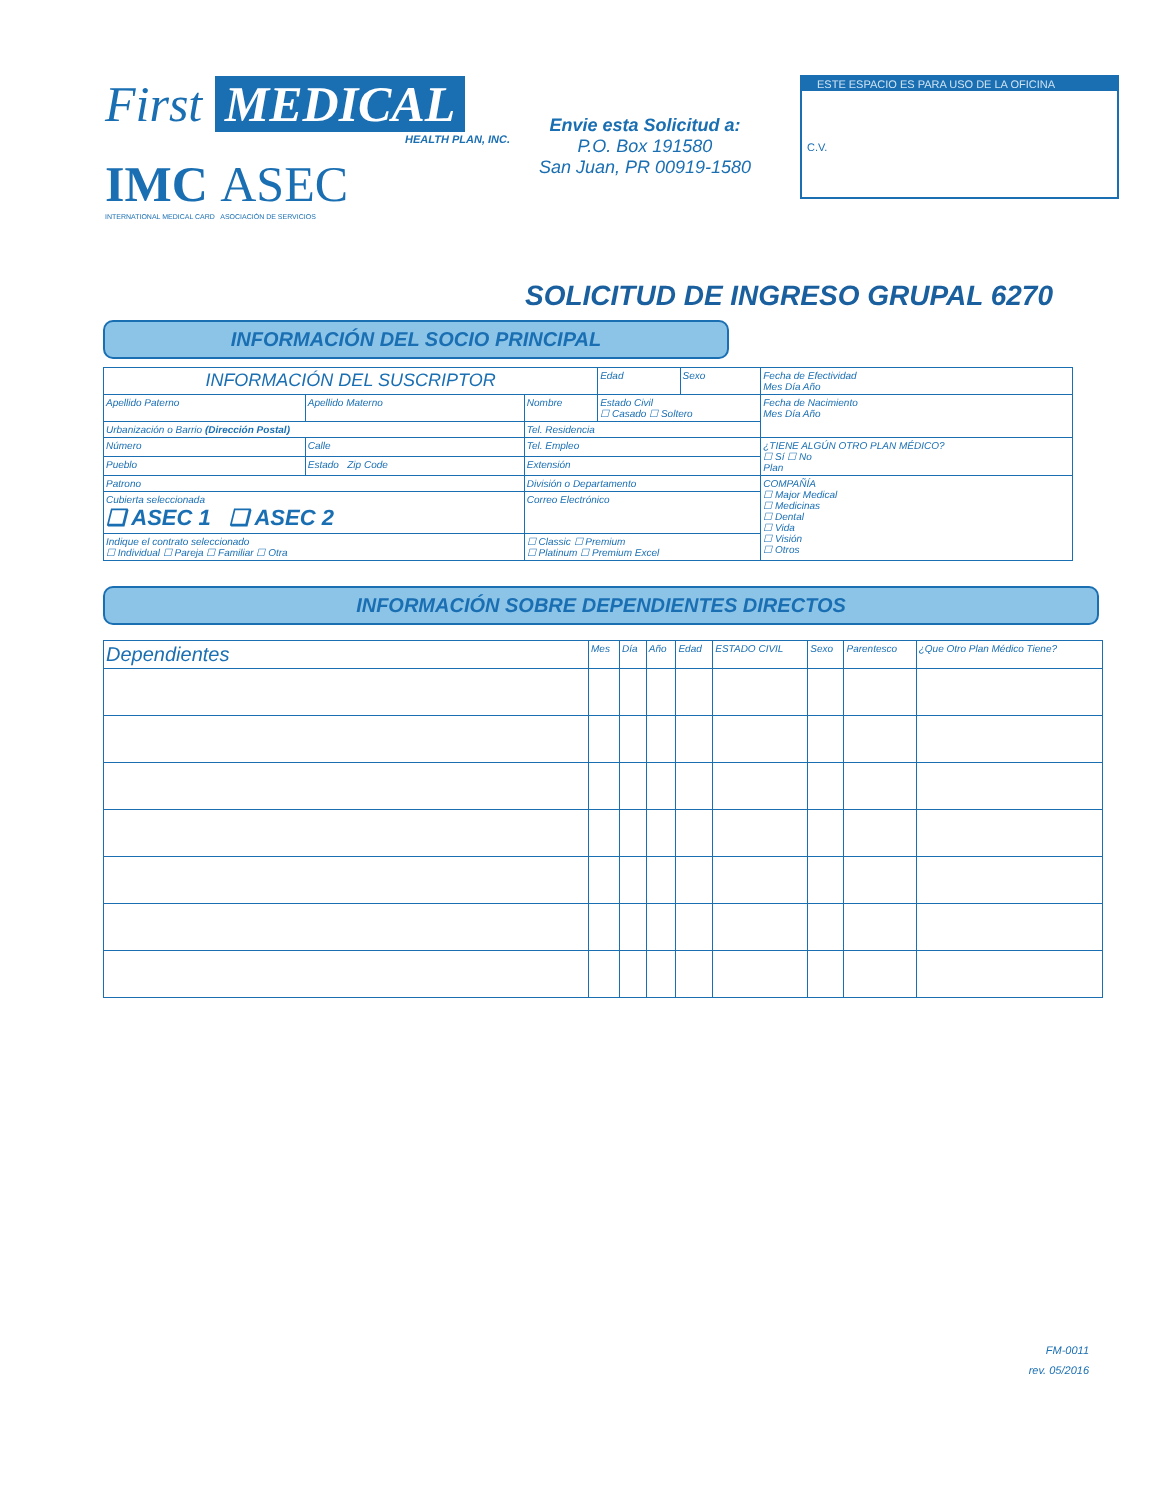First MEDICAL
HEALTH PLAN, INC.
IMC ASEC
INTERNATIONAL MEDICAL CARD ASOCIACIÓN DE SERVICIOS
Envie esta Solicitud a:
P.O. Box 191580
San Juan, PR 00919-1580
ESTE ESPACIO ES PARA USO DE LA OFICINA
C.V.
SOLICITUD DE INGRESO GRUPAL 6270
INFORMACIÓN DEL SOCIO PRINCIPAL
| INFORMACIÓN DEL SUSCRIPTOR | | | Edad | Sexo | Fecha de Efectividad Mes Día Año |
| Apellido Paterno | Apellido Materno | Nombre | Estado Civil ☐ Casado ☐ Soltero | | Fecha de Nacimiento Mes Día Año |
| Urbanización o Barrio (Dirección Postal) | | Tel. Residencia | | | |
| Número | Calle | Tel. Empleo | | | ¿TIENE ALGÚN OTRO PLAN MÉDICO? ☐ Sí ☐ No Plan |
| Pueblo | Estado Zip Code | Extensión | | | |
| Patrono | | División o Departamento | | | COMPAÑÍA ☐ Major Medical ☐ Medicinas ☐ Dental ☐ Vida ☐ Visión ☐ Otros |
| Cubierta seleccionada ❑ ASEC 1 ❑ ASEC 2 | | Correo Electrónico | | | |
| Indique el contrato seleccionado ☐ Individual ☐ Pareja ☐ Familiar ☐ Otra | | ☐ Classic ☐ Premium ☐ Platinum ☐ Premium Excel | | | |
INFORMACIÓN SOBRE DEPENDIENTES DIRECTOS
| Dependientes | Mes | Día | Año | Edad | ESTADO CIVIL | Sexo | Parentesco | ¿Que Otro Plan Médico Tiene? |
| --- | --- | --- | --- | --- | --- | --- | --- | --- |
FM-0011
rev. 05/2016